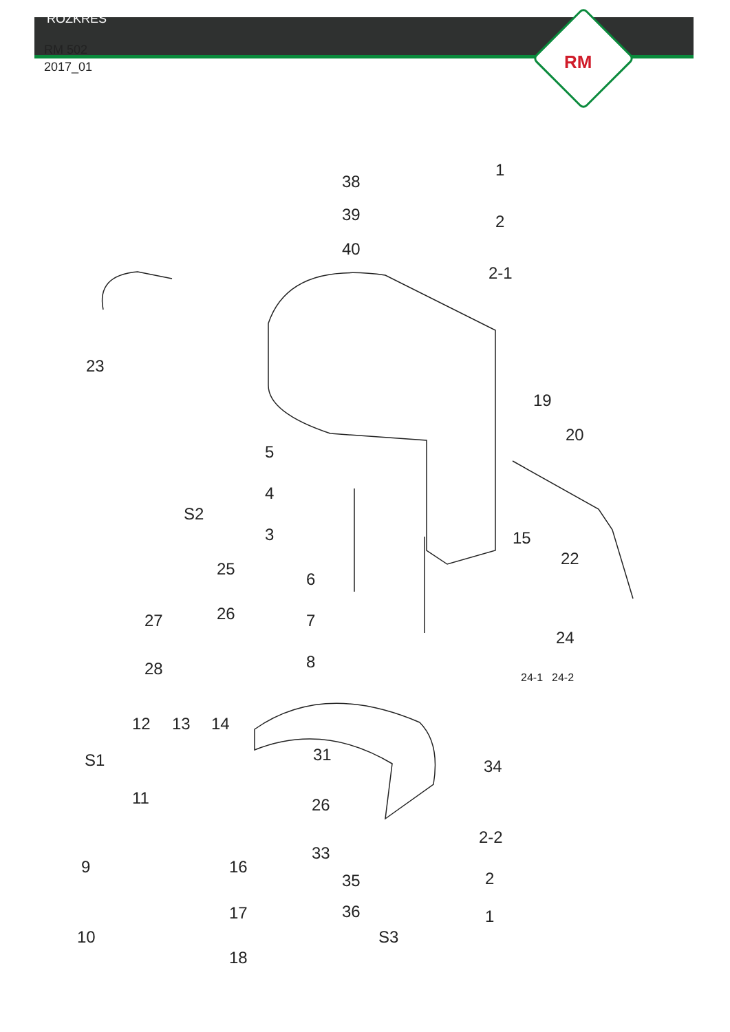ROZKRES
RM
RM 502
2017_01
38
39
40
1
2
2-1
23
19
20
5
4
3
S2
25
6
27
26
7
28
8
15
22
24
24-1
24-2
12
13
14
S1
31
34
11
26
2-2
33
9
16
35
2
17
36
1
10
S3
18